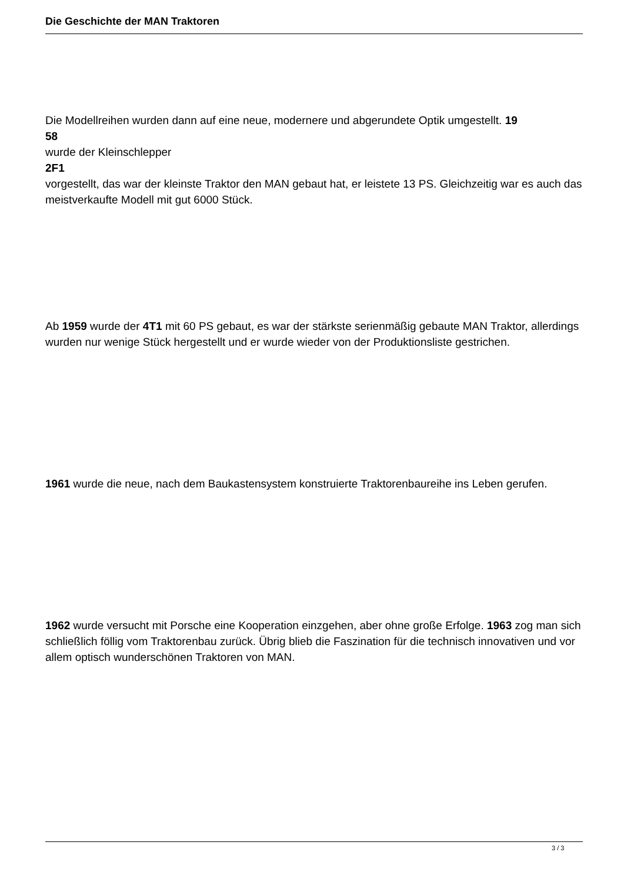Die Geschichte der MAN Traktoren
Die Modellreihen wurden dann auf eine neue, modernere und abgerundete Optik umgestellt. 19
58
wurde der Kleinschlepper
2F1
vorgestellt, das war der kleinste Traktor den MAN gebaut hat, er leistete 13 PS. Gleichzeitig war es auch das meistverkaufte Modell mit gut 6000 Stück.
Ab 1959 wurde der 4T1 mit 60 PS gebaut, es war der stärkste serienmäßig gebaute MAN Traktor, allerdings wurden nur wenige Stück hergestellt und er wurde wieder von der Produktionsliste gestrichen.
1961 wurde die neue, nach dem Baukastensystem konstruierte Traktorenbaureihe ins Leben gerufen.
1962 wurde versucht mit Porsche eine Kooperation einzgehen, aber ohne große Erfolge. 1963 zog man sich schließlich föllig vom Traktorenbau zurück. Übrig blieb die Faszination für die technisch innovativen und vor allem optisch wunderschönen Traktoren von MAN.
3 / 3